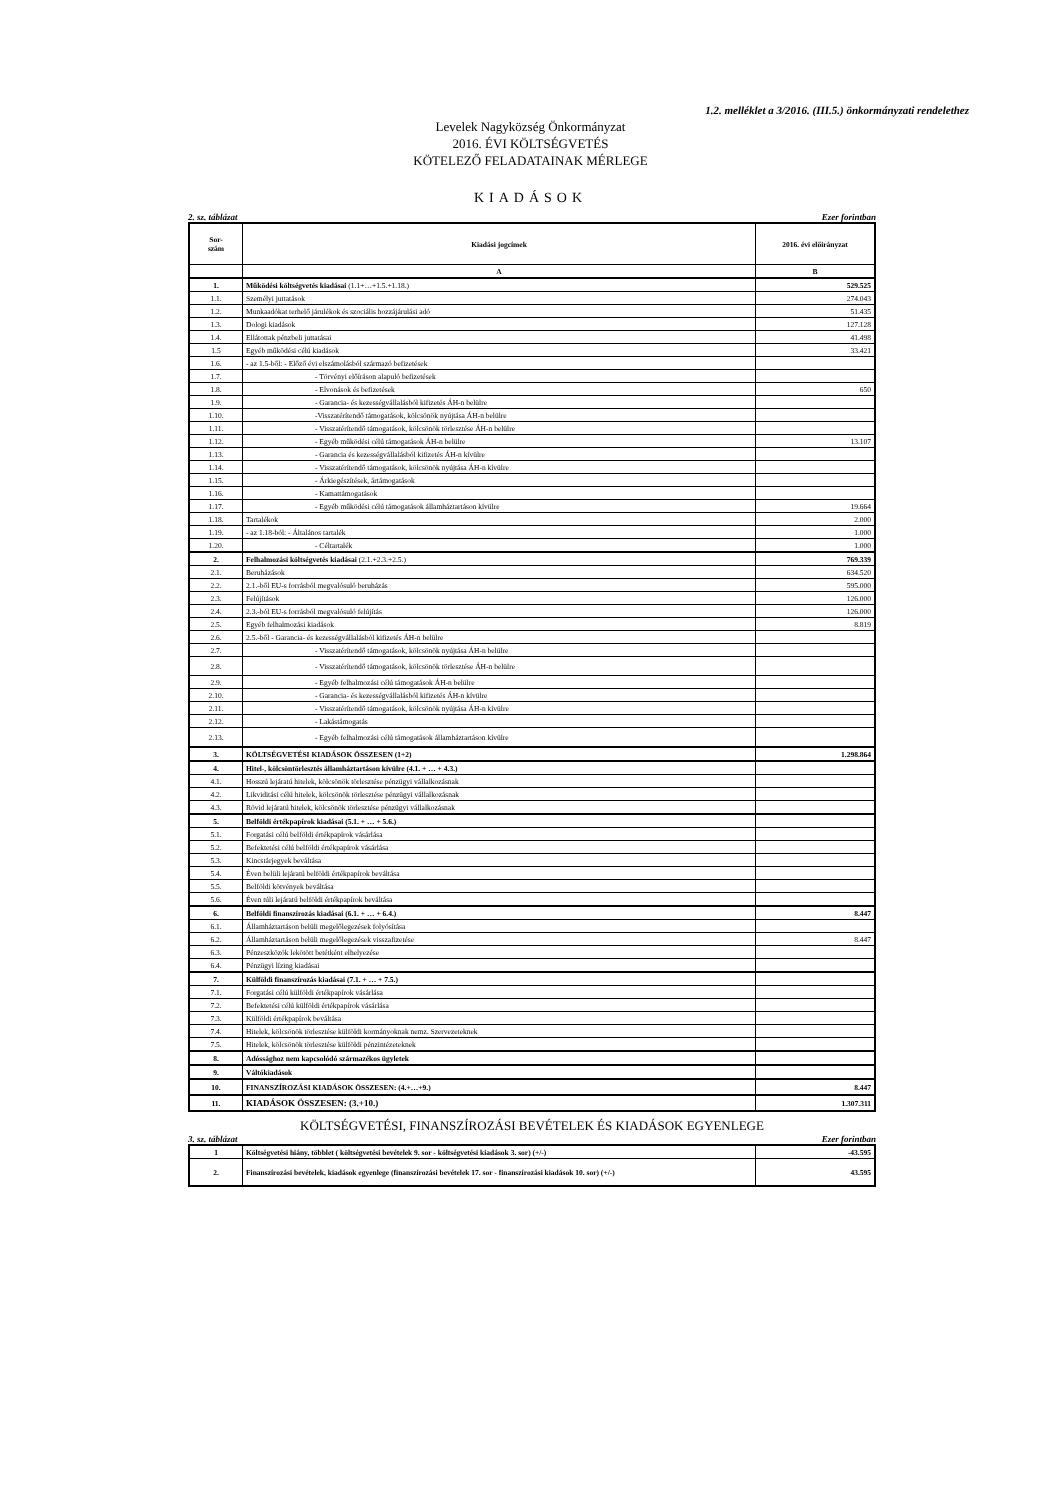1.2. melléklet a 3/2016. (III.5.) önkormányzati rendelethez
Levelek Nagyközség Önkormányzat
2016. ÉVI KÖLTSÉGVETÉS
KÖTELEZŐ FELADATAINAK MÉRLEGE
KIADÁSOK
2. sz. táblázat Ezer forintban
| Sor- szám | Kiadási jogcímek | 2016. évi előirányzat |
| --- | --- | --- |
| | A | B |
| 1. | Működési költségvetés kiadásai (1.1+…+1.5.+1.18.) | 529.525 |
| 1.1. | Személyi juttatások | 274.043 |
| 1.2. | Munkaadókat terhelő járulékok és szociális hozzájárulási adó | 51.435 |
| 1.3. | Dologi kiadások | 127.128 |
| 1.4. | Ellátottak pénzbeli juttatásai | 41.498 |
| 1.5 | Egyéb működési célú kiadások | 33.421 |
| 1.6. | - az 1.5-ből: - Előző évi elszámolásból származó befizetések | |
| 1.7. | - Törvényi előíráson alapuló befizetések | |
| 1.8. | - Elvonások és befizetések | 650 |
| 1.9. | - Garancia- és kezességvállalásból kifizetés ÁH-n belülre | |
| 1.10. | -Visszatérítendő támogatások, kölcsönök nyújtása ÁH-n belülre | |
| 1.11. | - Visszatérítendő támogatások, kölcsönök törlesztése ÁH-n belülre | |
| 1.12. | - Egyéb működési célú támogatások ÁH-n belülre | 13.107 |
| 1.13. | - Garancia és kezességvállalásból kifizetés ÁH-n kívülre | |
| 1.14. | - Visszatérítendő támogatások, kölcsönök nyújtása ÁH-n kívülre | |
| 1.15. | - Árkiegészítések, ártámogatások | |
| 1.16. | - Kamattámogatások | |
| 1.17. | - Egyéb működési célú támogatások államháztartáson kívülre | 19.664 |
| 1.18. | Tartalékok | 2.000 |
| 1.19. | - az 1.18-ból: - Általános tartalék | 1.000 |
| 1.20. | - Céltartalék | 1.000 |
| 2. | Felhalmozási költségvetés kiadásai (2.1.+2.3.+2.5.) | 769.339 |
| 2.1. | Beruházások | 634.520 |
| 2.2. | 2.1.-ből EU-s forrásból megvalósuló beruházás | 595.000 |
| 2.3. | Felújítások | 126.000 |
| 2.4. | 2.3.-ból EU-s forrásból megvalósuló felújítás | 126.000 |
| 2.5. | Egyéb felhalmozási kiadások | 8.819 |
| 2.6. | 2.5.-ből - Garancia- és kezességvállalásból kifizetés ÁH-n belülre | |
| 2.7. | - Visszatérítendő támogatások, kölcsönök nyújtása ÁH-n belülre | |
| 2.8. | - Visszatérítendő támogatások, kölcsönök törlesztése ÁH-n belülre | |
| 2.9. | - Egyéb felhalmozási célú támogatások ÁH-n belülre | |
| 2.10. | - Garancia- és kezességvállalásból kifizetés ÁH-n kívülre | |
| 2.11. | - Visszatérítendő támogatások, kölcsönök nyújtása ÁH-n kívülre | |
| 2.12. | - Lakástámogatás | |
| 2.13. | - Egyéb felhalmozási célú támogatások államháztartáson kívülre | |
| 3. | KÖLTSÉGVETÉSI KIADÁSOK ÖSSZESEN (1+2) | 1.298.864 |
| 4. | Hitel-, kölcsöntörlesztés államháztartáson kívülre (4.1. + … + 4.3.) | |
| 4.1. | Hosszú lejáratú hitelek, kölcsönök törlesztése pénzügyi vállalkozásnak | |
| 4.2. | Likviditási célú hitelek, kölcsönök törlesztése pénzügyi vállalkozásnak | |
| 4.3. | Rövid lejáratú hitelek, kölcsönök törlesztése pénzügyi vállalkozásnak | |
| 5. | Belföldi értékpapírok kiadásai (5.1. + … + 5.6.) | |
| 5.1. | Forgatási célú belföldi értékpapírok vásárlása | |
| 5.2. | Befektetési célú belföldi értékpapírok vásárlása | |
| 5.3. | Kincstárjegyek beváltása | |
| 5.4. | Éven belüli lejáratú belföldi értékpapírok beváltása | |
| 5.5. | Belföldi kötvények beváltása | |
| 5.6. | Éven túli lejáratú belföldi értékpapírok beváltása | |
| 6. | Belföldi finanszírozás kiadásai (6.1. + … + 6.4.) | 8.447 |
| 6.1. | Államháztartáson belüli megelőlegezések folyósítása | |
| 6.2. | Államháztartáson belüli megelőlegezések visszafizetése | 8.447 |
| 6.3. | Pénzeszközök lekötött betétként elhelyezése | |
| 6.4. | Pénzügyi lízing kiadásai | |
| 7. | Külföldi finanszírozás kiadásai (7.1. + … + 7.5.) | |
| 7.1. | Forgatási célú külföldi értékpapírok vásárlása | |
| 7.2. | Befektetési célú külföldi értékpapírok vásárlása | |
| 7.3. | Külföldi értékpapírok beváltása | |
| 7.4. | Hitelek, kölcsönök törlesztése külföldi kormányoknak nemz. Szervezeteknek | |
| 7.5. | Hitelek, kölcsönök törlesztése külföldi pénzintézeteknek | |
| 8. | Adóssághoz nem kapcsolódó származékos ügyletek | |
| 9. | Váltókiadások | |
| 10. | FINANSZÍROZÁSI KIADÁSOK ÖSSZESEN: (4.+…+9.) | 8.447 |
| 11. | KIADÁSOK ÖSSZESEN: (3.+10.) | 1.307.311 |
KÖLTSÉGVETÉSI, FINANSZÍROZÁSI BEVÉTELEK ÉS KIADÁSOK EGYENLEGE
3. sz. táblázat Ezer forintban
| 1 | Költségvetési hiány, többlet ( költségvetési bevételek 9. sor - költségvetési kiadások 3. sor) (+/-) | -43.595 |
| 2. | Finanszírozási bevételek, kiadások egyenlege (finanszírozási bevételek 17. sor - finanszírozási kiadások 10. sor) (+/-) | 43.595 |